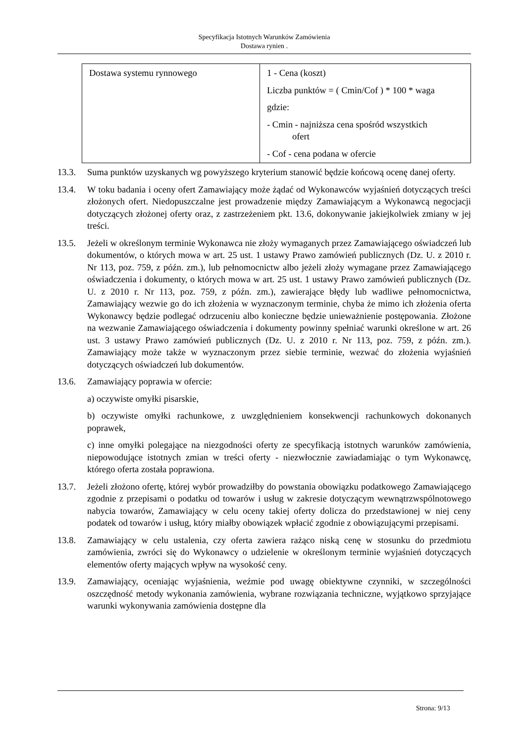Specyfikacja Istotnych Warunków Zamówienia
Dostawa rynien .
| Dostawa systemu rynnowego | 1 - Cena (koszt) Liczba punktów = ( Cmin/Cof ) * 100 * waga gdzie: - Cmin - najniższa cena spośród wszystkich ofert - Cof - cena podana w ofercie |
13.3. Suma punktów uzyskanych wg powyższego kryterium stanowić będzie końcową ocenę danej oferty.
13.4. W toku badania i oceny ofert Zamawiający może żądać od Wykonawców wyjaśnień dotyczących treści złożonych ofert. Niedopuszczalne jest prowadzenie między Zamawiającym a Wykonawcą negocjacji dotyczących złożonej oferty oraz, z zastrzeżeniem pkt. 13.6, dokonywanie jakiejkolwiek zmiany w jej treści.
13.5. Jeżeli w określonym terminie Wykonawca nie złoży wymaganych przez Zamawiającego oświadczeń lub dokumentów, o których mowa w art. 25 ust. 1 ustawy Prawo zamówień publicznych (Dz. U. z 2010 r. Nr 113, poz. 759, z późn. zm.), lub pełnomocnictw albo jeżeli złoży wymagane przez Zamawiającego oświadczenia i dokumenty, o których mowa w art. 25 ust. 1 ustawy Prawo zamówień publicznych (Dz. U. z 2010 r. Nr 113, poz. 759, z późn. zm.), zawierające błędy lub wadliwe pełnomocnictwa, Zamawiający wezwie go do ich złożenia w wyznaczonym terminie, chyba że mimo ich złożenia oferta Wykonawcy będzie podlegać odrzuceniu albo konieczne będzie unieważnienie postępowania. Złożone na wezwanie Zamawiającego oświadczenia i dokumenty powinny spełniać warunki określone w art. 26 ust. 3 ustawy Prawo zamówień publicznych (Dz. U. z 2010 r. Nr 113, poz. 759, z późn. zm.). Zamawiający może także w wyznaczonym przez siebie terminie, wezwać do złożenia wyjaśnień dotyczących oświadczeń lub dokumentów.
13.6. Zamawiający poprawia w ofercie:
a) oczywiste omyłki pisarskie,
b) oczywiste omyłki rachunkowe, z uwzględnieniem konsekwencji rachunkowych dokonanych poprawek,
c) inne omyłki polegające na niezgodności oferty ze specyfikacją istotnych warunków zamówienia, niepowodujące istotnych zmian w treści oferty - niezwłocznie zawiadamiając o tym Wykonawcę, którego oferta została poprawiona.
13.7. Jeżeli złożono ofertę, której wybór prowadziłby do powstania obowiązku podatkowego Zamawiającego zgodnie z przepisami o podatku od towarów i usług w zakresie dotyczącym wewnątrzwspólnotowego nabycia towarów, Zamawiający w celu oceny takiej oferty dolicza do przedstawionej w niej ceny podatek od towarów i usług, który miałby obowiązek wpłacić zgodnie z obowiązującymi przepisami.
13.8. Zamawiający w celu ustalenia, czy oferta zawiera rażąco niską cenę w stosunku do przedmiotu zamówienia, zwróci się do Wykonawcy o udzielenie w określonym terminie wyjaśnień dotyczących elementów oferty mających wpływ na wysokość ceny.
13.9. Zamawiający, oceniając wyjaśnienia, weźmie pod uwagę obiektywne czynniki, w szczególności oszczędność metody wykonania zamówienia, wybrane rozwiązania techniczne, wyjątkowo sprzyjające warunki wykonywania zamówienia dostępne dla
Strona: 9/13